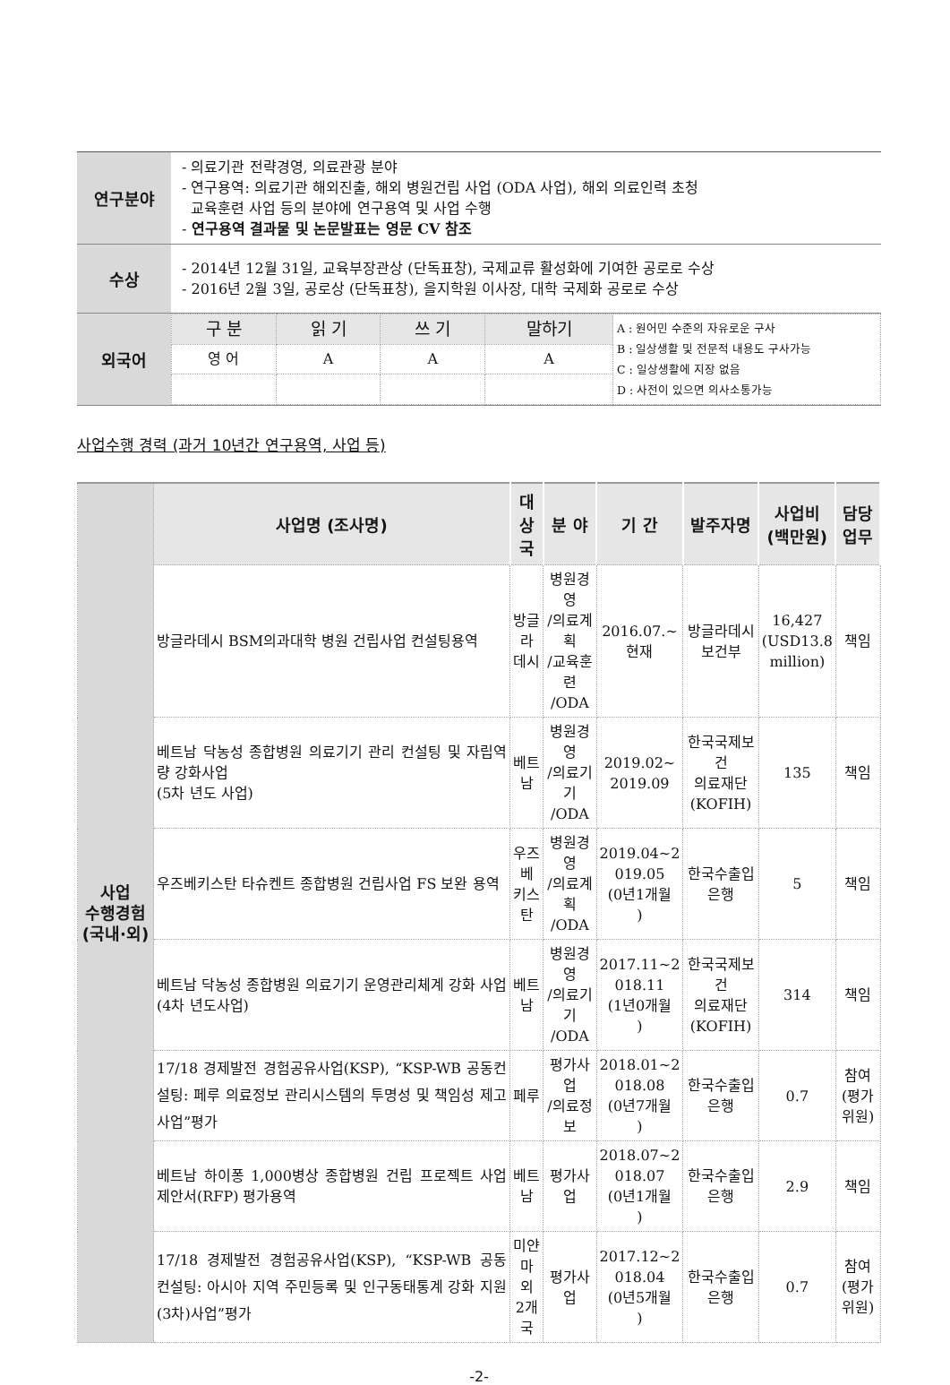| 연구분야 | - 의료기관 전략경영, 의료관광 분야 - 연구용역: 의료기관 해외진출, 해외 병원건립 사업 (ODA 사업), 해외 의료인력 초청 교육훈련 사업 등의 분야에 연구용역 및 사업 수행 - 연구용역 결과물 및 논문발표는 영문 CV 참조 |
| 수상 | - 2014년 12월 31일, 교육부장관상 (단독표창), 국제교류 활성화에 기여한 공로로 수상 - 2016년 2월 3일, 공로상 (단독표창), 을지학원 이사장, 대학 국제화 공로로 수상 |
| 외국어 | / 구 분 / 읽 기 / 쓰 기 / 말하기 / A : 원어민 수준의 자유로운 구사 B : 일상생활 및 전문적 내용도 구사가능 C : 일상생활에 지장 없음 D : 사전이 있으면 의사소통가능 / / 영 어 / A / A / A / / |
사업수행 경력 (과거 10년간 연구용역, 사업 등)
| 사업 수행경험 (국내·외) | 사업명 (조사명) | 대상국 | 분 야 | 기 간 | 발주자명 | 사업비 (백만원) | 담당업무 |
| | 방글라데시 BSM의과대학 병원 건립사업 컨설팅용역 | 방글라 데시 | 병원경영 /의료계획 /교육훈련 /ODA | 2016.07.~ 현재 | 방글라데시 보건부 | 16,427 (USD13.8 million) | 책임 |
| | 베트남 닥농성 종합병원 의료기기 관리 컨설팅 및 자립역량 강화사업 (5차 년도 사업) | 베트남 | 병원경영 /의료기기 /ODA | 2019.02~ 2019.09 | 한국국제보건 의료재단 (KOFIH) | 135 | 책임 |
| | 우즈베키스탄 타슈켄트 종합병원 건립사업 FS 보완 용역 | 우즈베 키스탄 | 병원경영 /의료계획 /ODA | 2019.04~2 019.05 (0년1개월 ) | 한국수출입 은행 | 5 | 책임 |
| | 베트남 닥농성 종합병원 의료기기 운영관리체계 강화 사업 (4차 년도사업) | 베트남 | 병원경영 /의료기기 /ODA | 2017.11~2 018.11 (1년0개월 ) | 한국국제보건 의료재단 (KOFIH) | 314 | 책임 |
| | 17/18 경제발전 경험공유사업(KSP), “KSP-WB 공동컨설팅: 페루 의료정보 관리시스템의 투명성 및 책임성 제고 사업”평가 | 페루 | 평가사업 /의료정보 | 2018.01~2 018.08 (0년7개월 ) | 한국수출입 은행 | 0.7 | 참여 (평가위원) |
| | 베트남 하이퐁 1,000병상 종합병원 건립 프로젝트 사업제안서(RFP) 평가용역 | 베트남 | 평가사업 | 2018.07~2 018.07 (0년1개월 ) | 한국수출입 은행 | 2.9 | 책임 |
| | 17/18 경제발전 경험공유사업(KSP), “KSP-WB 공동 컨설팅: 아시아 지역 주민등록 및 인구동태통계 강화 지원(3차)사업”평가 | 미얀마 외 2개국 | 평가사업 | 2017.12~2 018.04 (0년5개월 ) | 한국수출입 은행 | 0.7 | 참여 (평가위원) |
-2-